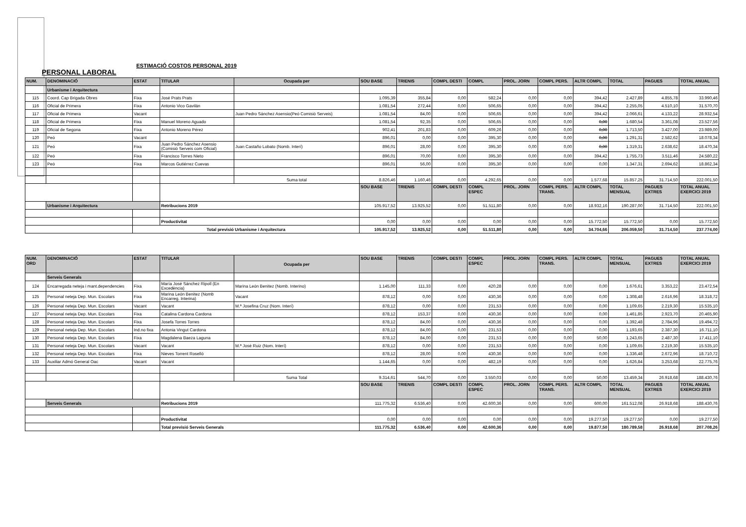ESTIMACIÓ COSTOS PERSONAL 2019
PERSONAL LABORAL
| NUM. | DENOMINACIÓ | ESTAT | TITULAR | Ocupada per | SOU BASE | TRIENIS | COMPL DESTI | COMPL | PROL. JORN | COMPL PERS. | ALTR COMPL | TOTAL | PAGUES | TOTAL ANUAL |
| --- | --- | --- | --- | --- | --- | --- | --- | --- | --- | --- | --- | --- | --- | --- |
| | Urbanisme i Arquitectura | | | | | | | | | | | | | |
| 115 | Coord. Cap Brigada Obres | Fixa | José Prats Prats | | 1.095,39 | 355,84 | 0,00 | 582,24 | 0,00 | 0,00 | 394,42 | 2.427,89 | 4.855,78 | 33.990,46 |
| 116 | Oficial de Primera | Fixa | Antonio Vico Gavilán | | 1.081,54 | 272,44 | 0,00 | 506,65 | 0,00 | 0,00 | 394,42 | 2.255,05 | 4.510,10 | 31.570,70 |
| 117 | Oficial de Primera | Vacant | | Juan Pedro Sánchez Asensio(Peó Comisió Serveis) | 1.081,54 | 84,00 | 0,00 | 506,65 | 0,00 | 0,00 | 394,42 | 2.066,61 | 4.133,22 | 28.932,54 |
| 118 | Oficial de Primera | Fixa | Manuel Moreno Aguado | | 1.081,54 | 92,35 | 0,00 | 506,65 | 0,00 | 0,00 | 0,00 | 1.680,54 | 3.361,08 | 23.527,56 |
| 119 | Oficial de Segona | Fixa | Antonio Moreno Pérez | | 902,41 | 201,83 | 0,00 | 609,26 | 0,00 | 0,00 | 0,00 | 1.713,50 | 3.427,00 | 23.989,00 |
| 120 | Peó | Vacant | | | 896,01 | 0,00 | 0,00 | 395,30 | 0,00 | 0,00 | 0,00 | 1.291,31 | 2.582,62 | 18.078,34 |
| 121 | Peó | Fixa | Juan Pedro Sánchez Asensio (Comisió Serveis com Oficial) | Juan Castaño Lobato (Nomb. Interí) | 896,01 | 28,00 | 0,00 | 395,30 | 0,00 | 0,00 | 0,00 | 1.319,31 | 2.638,62 | 18.470,34 |
| 122 | Peó | Fixa | Francisco Torres Nieto | | 896,01 | 70,00 | 0,00 | 395,30 | 0,00 | 0,00 | 394,42 | 1.755,73 | 3.511,46 | 24.580,22 |
| 123 | Peó | Fixa | Marcos Gutiérrez Cuevas | | 896,01 | 56,00 | 0,00 | 395,30 | 0,00 | 0,00 | 0,00 | 1.347,31 | 2.694,62 | 18.862,34 |
| | | | | Suma total | 8.826,46 | 1.160,46 | 0,00 | 4.292,65 | 0,00 | 0,00 | 1.577,68 | 15.857,25 | 31.714,50 | 222.001,50 |
| | | | | | SOU BASE | TRIENIS | COMPL DESTI | COMPL ESPEC | PROL. JORN | COMPL PERS. TRANS. | ALTR COMPL | TOTAL MENSUAL | PAGUES EXTRES | TOTAL ANUAL EXERCICI 2019 |
| | Urbanisme i Arquitectura | | Retribucions 2019 | | 105.917,52 | 13.925,52 | 0,00 | 51.511,80 | 0,00 | 0,00 | 18.932,16 | 190.287,00 | 31.714,50 | 222.001,50 |
| | | | Productivitat | | 0,00 | 0,00 | 0,00 | 0,00 | 0,00 | 0,00 | 15.772,50 | 15.772,50 | 0,00 | 15.772,50 |
| | | Total previsió Urbanisme i Arquitectura | | | 105.917,52 | 13.925,52 | 0,00 | 51.511,80 | 0,00 | 0,00 | 34.704,66 | 206.059,50 | 31.714,50 | 237.774,00 |
| NUM. ORD | DENOMINACIÓ | ESTAT | TITULAR | Ocupada per | SOU BASE | TRIENIS | COMPL DESTI | COMPL ESPEC | PROL. JORN | COMPL PERS. TRANS. | ALTR COMPL | TOTAL MENSUAL | PAGUES EXTRES | TOTAL ANUAL EXERCICI 2019 |
| --- | --- | --- | --- | --- | --- | --- | --- | --- | --- | --- | --- | --- | --- | --- |
| | Serveis Generals | | | | | | | | | | | | | |
| 124 | Encarregada neteja i mant.dependencies | Fixa | María José Sánchez Ripoll (En Excedència) | Marina León Benitez (Nomb. Interino) | 1.145,00 | 111,33 | 0,00 | 420,28 | 0,00 | 0,00 | 0,00 | 1.676,61 | 3.353,22 | 23.472,54 |
| 125 | Personal neteja Dep. Mun. Escolars | Fixa | Marina León Benitez (Nomb Encarreg. Interina) | Vacant | 878,12 | 0,00 | 0,00 | 430,36 | 0,00 | 0,00 | 0,00 | 1.308,48 | 2.616,96 | 18.318,72 |
| 126 | Personal neteja Dep. Mun. Escolars | Vacant | Vacant | M.ª Josefina Cruz (Nom. Interí) | 878,12 | 0,00 | 0,00 | 231,53 | 0,00 | 0,00 | 0,00 | 1.109,65 | 2.219,30 | 15.535,10 |
| 127 | Personal neteja Dep. Mun. Escolars | Fixa | Catalina Cardona Cardona | | 878,12 | 153,37 | 0,00 | 430,36 | 0,00 | 0,00 | 0,00 | 1.461,85 | 2.923,70 | 20.465,90 |
| 128 | Personal neteja Dep. Mun. Escolars | Fixa | Josefa Torres Torres | | 878,12 | 84,00 | 0,00 | 430,36 | 0,00 | 0,00 | 0,00 | 1.392,48 | 2.784,96 | 19.494,72 |
| 129 | Personal neteja Dep. Mun. Escolars | Ind.no fixa | Antonia Vingut Cardona | | 878,12 | 84,00 | 0,00 | 231,53 | 0,00 | 0,00 | 0,00 | 1.193,65 | 2.387,30 | 16.711,10 |
| 130 | Personal neteja Dep. Mun. Escolars | Fixa | Magdalena Baeza Laguna | | 878,12 | 84,00 | 0,00 | 231,53 | 0,00 | 0,00 | 50,00 | 1.243,65 | 2.487,30 | 17.411,10 |
| 131 | Personal neteja Dep. Mun. Escolars | Vacant | Vacant | M.ª José Ruiz (Nom. Interí) | 878,12 | 0,00 | 0,00 | 231,53 | 0,00 | 0,00 | 0,00 | 1.109,65 | 2.219,30 | 15.535,10 |
| 132 | Personal neteja Dep. Mun. Escolars | Fixa | Nieves Torrent Roselló | | 878,12 | 28,00 | 0,00 | 430,36 | 0,00 | 0,00 | 0,00 | 1.336,48 | 2.672,96 | 18.710,72 |
| 133 | Auxiliar Admó General Oac | Vacant | Vacant | | 1.144,65 | 0,00 | 0,00 | 482,19 | 0,00 | 0,00 | 0,00 | 1.626,84 | 3.253,68 | 22.775,76 |
| | | | | Suma Total | 9.314,61 | 544,70 | 0,00 | 3.550,03 | 0,00 | 0,00 | 50,00 | 13.459,34 | 26.918,68 | 188.430,76 |
| | | | | | SOU BASE | TRIENIS | COMPL DESTI | COMPL ESPEC | PROL. JORN | COMPL PERS. TRANS. | ALTR COMPL | TOTAL MENSUAL | PAGUES EXTRES | TOTAL ANUAL EXERCICI 2019 |
| | Serveis Generals | | Retribucions 2019 | | 111.775,32 | 6.536,40 | 0,00 | 42.600,36 | 0,00 | 0,00 | 600,00 | 161.512,08 | 26.918,68 | 188.430,76 |
| | | | Productivitat | | 0,00 | 0,00 | 0,00 | 0,00 | 0,00 | 0,00 | 19.277,50 | 19.277,50 | 0,00 | 19.277,50 |
| | | | Total previsió Serveis Generals | | 111.775,32 | 6.536,40 | 0,00 | 42.600,36 | 0,00 | 0,00 | 19.877,50 | 180.789,58 | 26.918,68 | 207.708,26 |